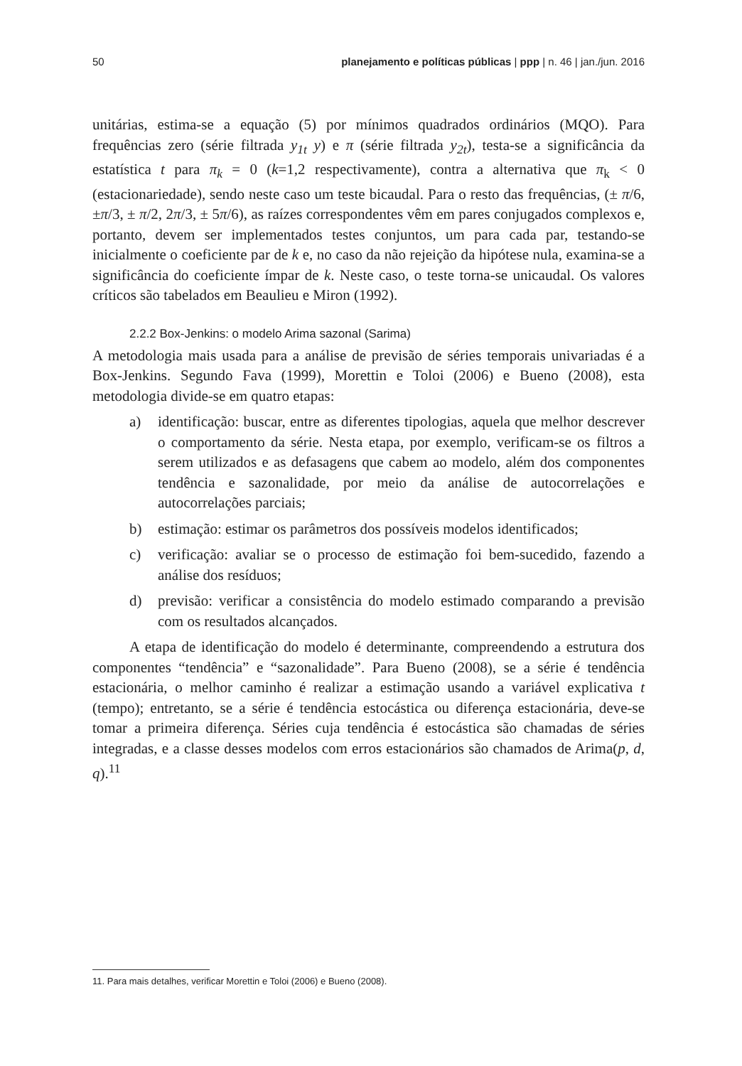50 planejamento e políticas públicas | ppp | n. 46 | jan./jun. 2016
unitárias, estima-se a equação (5) por mínimos quadrados ordinários (MQO). Para frequências zero (série filtrada y<sub>1t</sub> y) e π (série filtrada y<sub>2t</sub>), testa-se a significância da estatística t para π<sub>k</sub> = 0 (k=1,2 respectivamente), contra a alternativa que π<sub>k</sub> < 0 (estacionariedade), sendo neste caso um teste bicaudal. Para o resto das frequências, (± π/6, ±π/3, ± π/2, 2π/3, ± 5π/6), as raízes correspondentes vêm em pares conjugados complexos e, portanto, devem ser implementados testes conjuntos, um para cada par, testando-se inicialmente o coeficiente par de k e, no caso da não rejeição da hipótese nula, examina-se a significância do coeficiente ímpar de k. Neste caso, o teste torna-se unicaudal. Os valores críticos são tabelados em Beaulieu e Miron (1992).
2.2.2 Box-Jenkins: o modelo Arima sazonal (Sarima)
A metodologia mais usada para a análise de previsão de séries temporais univariadas é a Box-Jenkins. Segundo Fava (1999), Morettin e Toloi (2006) e Bueno (2008), esta metodologia divide-se em quatro etapas:
a) identificação: buscar, entre as diferentes tipologias, aquela que melhor descrever o comportamento da série. Nesta etapa, por exemplo, verificam-se os filtros a serem utilizados e as defasagens que cabem ao modelo, além dos componentes tendência e sazonalidade, por meio da análise de autocorrelações e autocorrelações parciais;
b) estimação: estimar os parâmetros dos possíveis modelos identificados;
c) verificação: avaliar se o processo de estimação foi bem-sucedido, fazendo a análise dos resíduos;
d) previsão: verificar a consistência do modelo estimado comparando a previsão com os resultados alcançados.
A etapa de identificação do modelo é determinante, compreendendo a estrutura dos componentes “tendência” e “sazonalidade”. Para Bueno (2008), se a série é tendência estacionária, o melhor caminho é realizar a estimação usando a variável explicativa t (tempo); entretanto, se a série é tendência estocástica ou diferença estacionária, deve-se tomar a primeira diferença. Séries cuja tendência é estocástica são chamadas de séries integradas, e a classe desses modelos com erros estacionários são chamados de Arima(p, d, q).<sup>11</sup>
11. Para mais detalhes, verificar Morettin e Toloi (2006) e Bueno (2008).